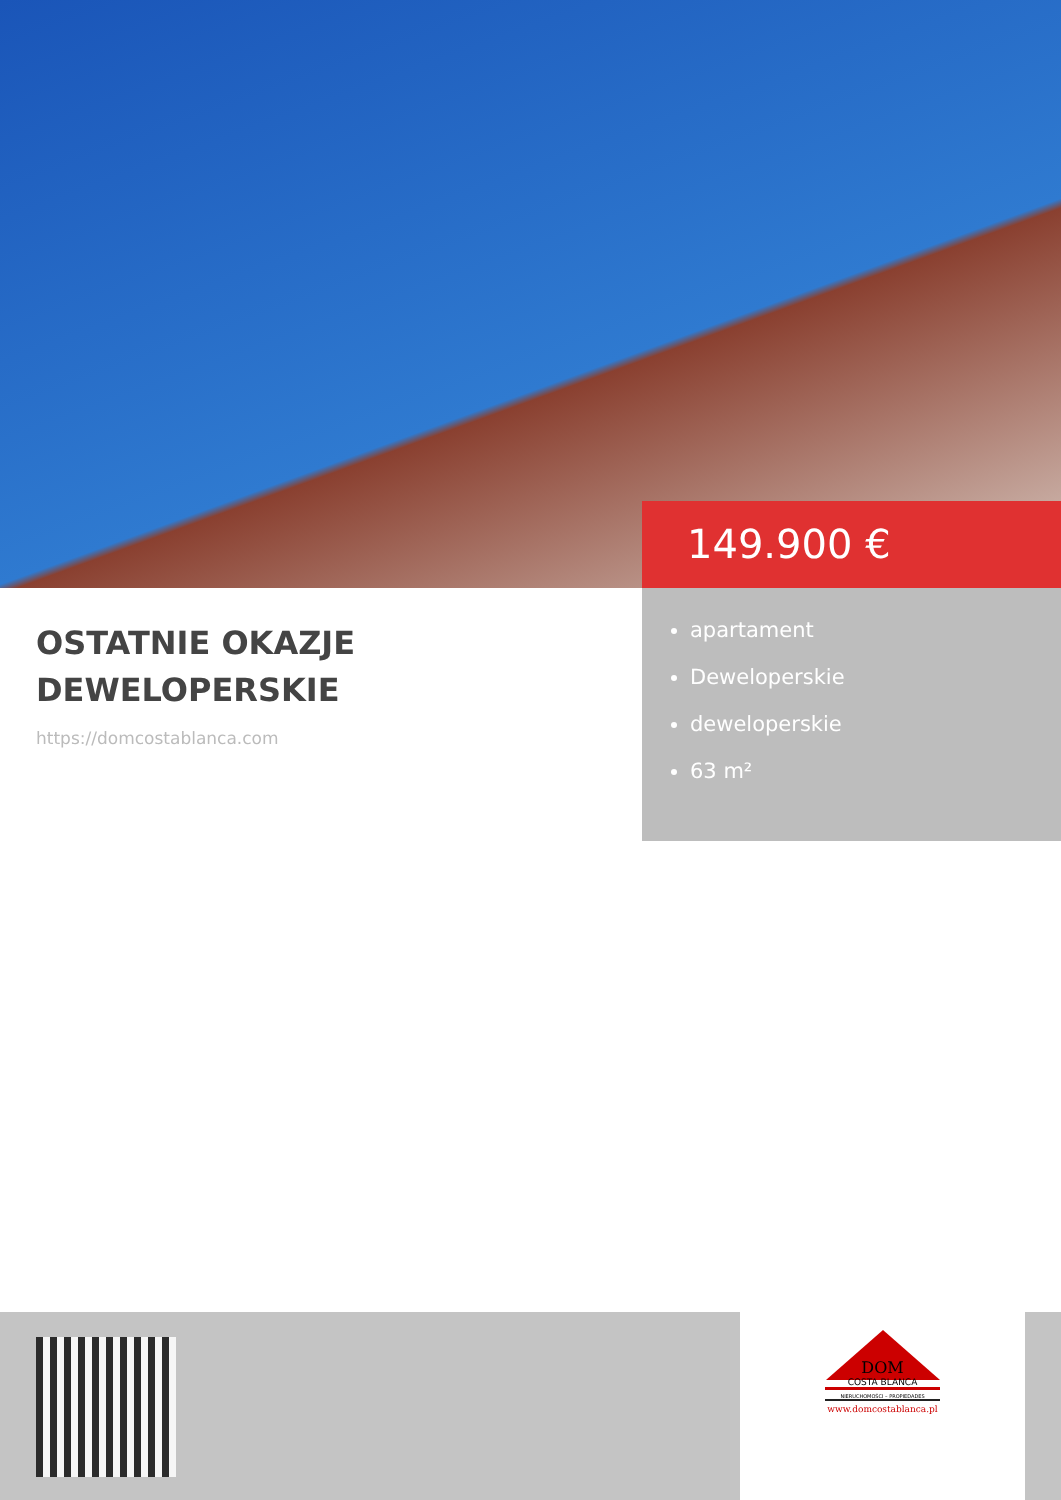149.900 €
OSTATNIE OKAZJE DEWELOPERSKIE
https://domcostablanca.com
apartament
Deweloperskie
deweloperskie
63 m²
DOM
COSTA BLANCA
NIERUCHOMOŚCI – PROPIEDADES
www.domcostablanca.pl